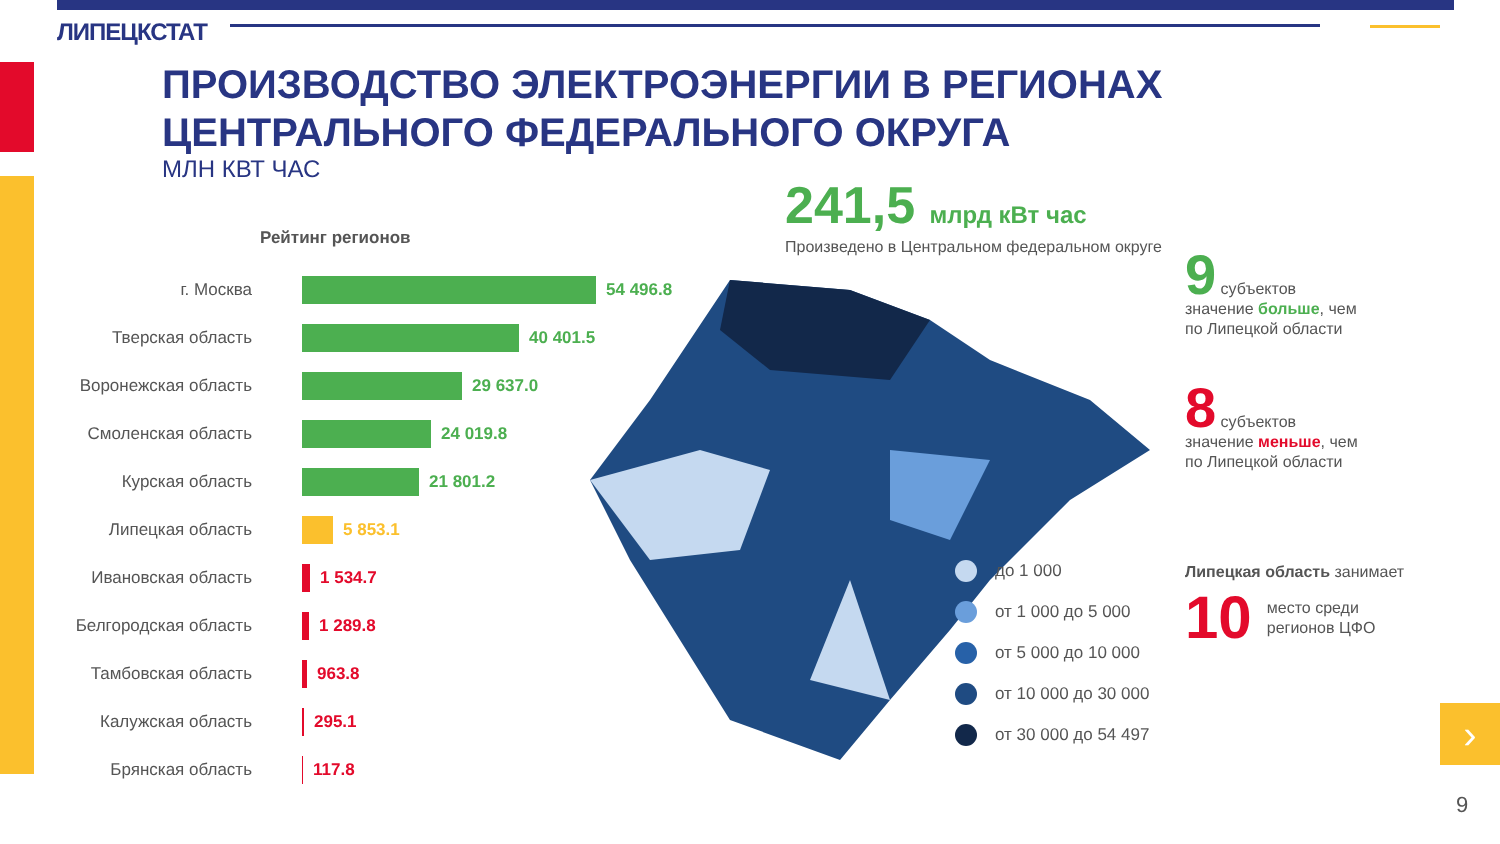›
ЛИПЕЦКСТАТ
ПРОИЗВОДСТВО ЭЛЕКТРОЭНЕРГИИ В РЕГИОНАХ
ЦЕНТРАЛЬНОГО ФЕДЕРАЛЬНОГО ОКРУГА
МЛН КВТ ЧАС
Рейтинг регионов
г. Москва 54 496.8
Тверская область 40 401.5
Воронежская область
29 637.0
Смоленская область 24 019.8
Курская область 21 801.2
Липецкая область 5 853.1
Ивановская область 1 534.7
Белгородская область
1 289.8
Тамбовская область 963.8
Калужская область 295.1
Брянская область 117.8
241,5 млрд кВт час
Произведено в Центральном федеральном округе
до 1 000
от 1 000 до 5 000
от 5 000 до 10 000
от 10 000 до 30 000
от 30 000 до 54 497
9 субъектов
значение больше, чем
по Липецкой области
8 субъектов
значение меньше, чем
по Липецкой области
Липецкая область занимает
10 место среди
регионов ЦФО
9